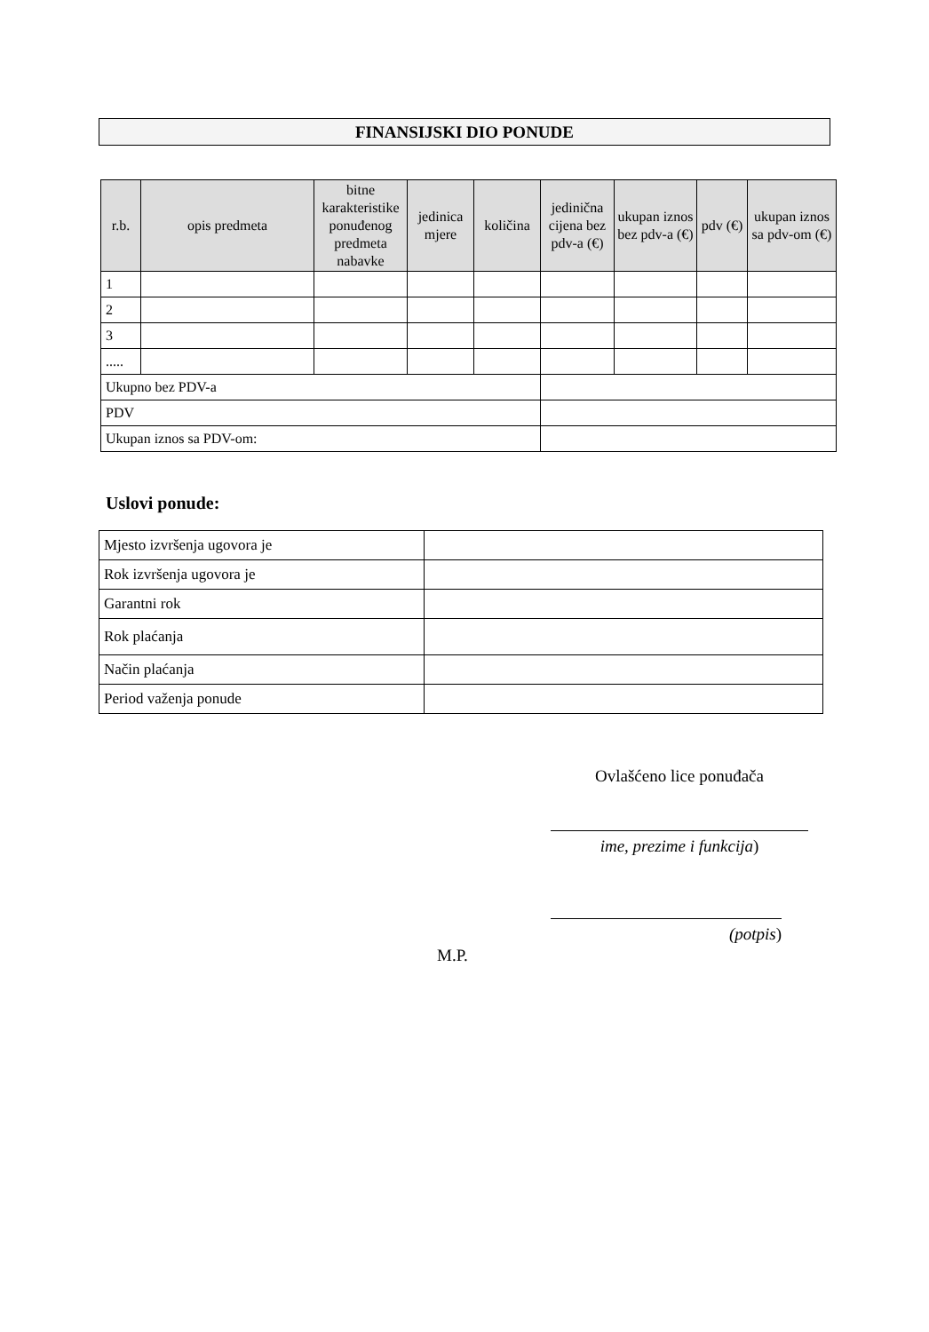FINANSIJSKI DIO PONUDE
| r.b. | opis predmeta | bitne karakteristike ponuđenog predmeta nabavke | jedinica mjere | količina | jedinična cijena bez pdv-a (€) | ukupan iznos bez pdv-a (€) | pdv (€) | ukupan iznos sa pdv-om (€) |
| --- | --- | --- | --- | --- | --- | --- | --- | --- |
| 1 | | | | | | | | |
| 2 | | | | | | | | |
| 3 | | | | | | | | |
| ..... | | | | | | | | |
| Ukupno bez PDV-a | | | | | | | | |
| PDV | | | | | | | | |
| Ukupan iznos sa PDV-om: | | | | | | | | |
Uslovi ponude:
| Mjesto izvršenja ugovora je | |
| Rok izvršenja ugovora je | |
| Garantni rok | |
| Rok plaćanja | |
| Način plaćanja | |
| Period važenja ponude | |
Ovlašćeno lice ponuđača
ime, prezime i funkcija)
(potpis)
M.P.